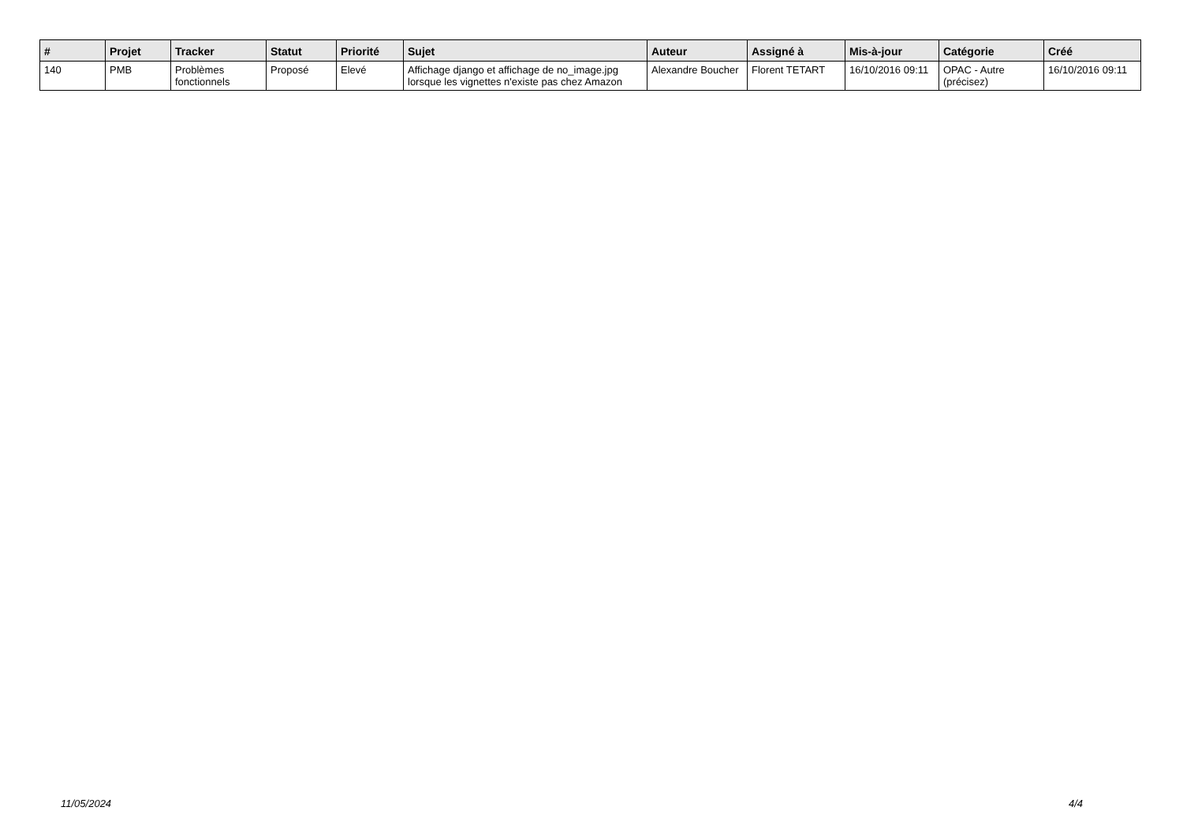| # | Projet | Tracker | Statut | Priorité | Sujet | Auteur | Assigné à | Mis-à-jour | Catégorie | Créé |
| --- | --- | --- | --- | --- | --- | --- | --- | --- | --- | --- |
| 140 | PMB | Problèmes fonctionnels | Proposé | Elevé | Affichage django et affichage de no_image.jpg lorsque les vignettes n'existe pas chez Amazon | Alexandre Boucher | Florent TETART | 16/10/2016 09:11 | OPAC - Autre (précisez) | 16/10/2016 09:11 |
11/05/2024 4/4